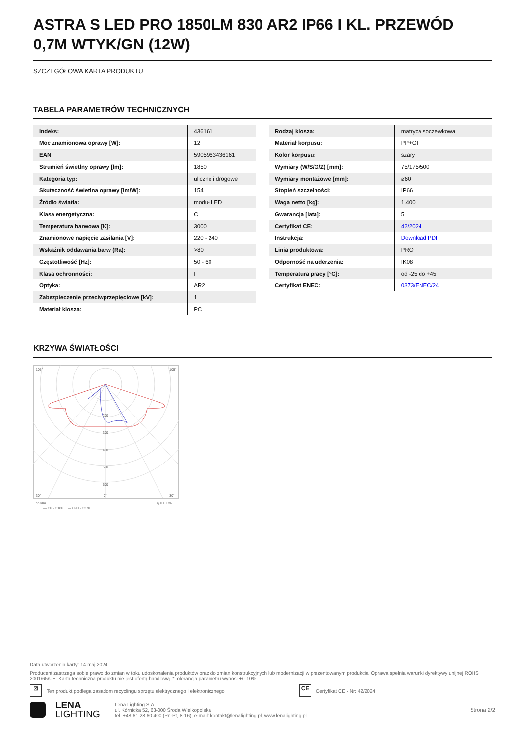ASTRA S LED PRO 1850LM 830 AR2 IP66 I KL. PRZEWÓD 0,7M WTYK/GN (12W)
SZCZEGÓŁOWA KARTA PRODUKTU
TABELA PARAMETRÓW TECHNICZNYCH
| Indeks: | 436161 |
| Moc znamionowa oprawy [W]: | 12 |
| EAN: | 5905963436161 |
| Strumień świetlny oprawy [lm]: | 1850 |
| Kategoria typ: | uliczne i drogowe |
| Skuteczność świetlna oprawy [lm/W]: | 154 |
| Źródło światła: | moduł LED |
| Klasa energetyczna: | C |
| Temperatura barwowa [K]: | 3000 |
| Znamionowe napięcie zasilania [V]: | 220 - 240 |
| Wskaźnik oddawania barw (Ra): | >80 |
| Częstotliwość [Hz]: | 50 - 60 |
| Klasa ochronności: | I |
| Optyka: | AR2 |
| Zabezpieczenie przeciwprzepięciowe [kV]: | 1 |
| Materiał klosza: | PC |
| Rodzaj klosza: | matryca soczewkowa |
| Materiał korpusu: | PP+GF |
| Kolor korpusu: | szary |
| Wymiary (W/S/G/Z) [mm]: | 75/175/500 |
| Wymiary montażowe [mm]: | ø60 |
| Stopień szczelności: | IP66 |
| Waga netto [kg]: | 1.400 |
| Gwarancja [lata]: | 5 |
| Certyfikat CE: | 42/2024 |
| Instrukcja: | Download PDF |
| Linia produktowa: | PRO |
| Odporność na uderzenia: | IK08 |
| Temperatura pracy [°C]: | od -25 do +45 |
| Certyfikat ENEC: | 0373/ENEC/24 |
KRZYWA ŚWIATŁOŚCI
105°
105°
200
300
400
500
600
30°
0°
30°
cd/klm
η = 100%
— C0 - C180
— C90 - C270
Data utworzenia karty: 14 maj 2024
Producent zastrzega sobie prawo do zmian w toku udoskonalenia produktów oraz do zmian konstrukcyjnych lub modernizacji w prezentowanym produkcie. Oprawa spełnia warunki dyrektywy unijnej ROHS 2001/65/UE. Karta techniczna produktu nie jest ofertą handlową. *Tolerancja parametru wynosi +/- 10%.
⊠
Ten produkt podlega zasadom recyclingu sprzętu elektrycznego i elektronicznego
CE
Certyfikat CE - Nr: 42/2024
LENA
LIGHTING
Lena Lighting S.A.
ul. Kórnicka 52, 63-000 Środa Wielkopolska
tel. +48 61 28 60 400 (Pn-Pt, 8-16), e-mail: kontakt@lenalighting.pl, www.lenalighting.pl
Strona 2/2